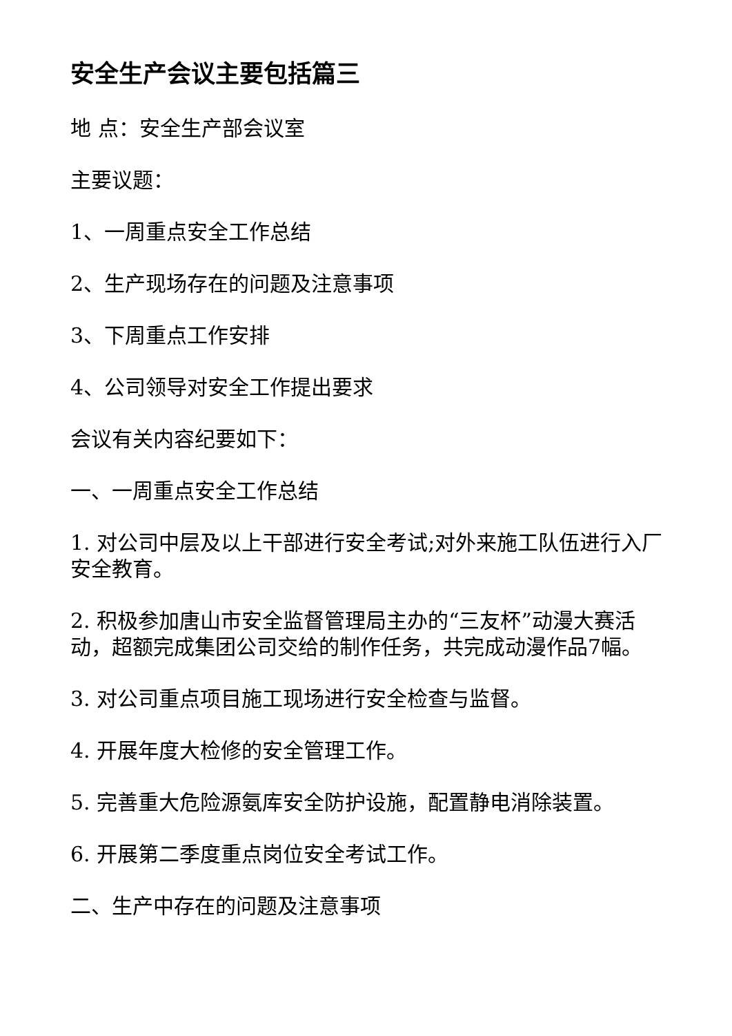安全生产会议主要包括篇三
地 点：安全生产部会议室
主要议题：
1、一周重点安全工作总结
2、生产现场存在的问题及注意事项
3、下周重点工作安排
4、公司领导对安全工作提出要求
会议有关内容纪要如下：
一、一周重点安全工作总结
1. 对公司中层及以上干部进行安全考试;对外来施工队伍进行入厂安全教育。
2. 积极参加唐山市安全监督管理局主办的“三友杯”动漫大赛活动，超额完成集团公司交给的制作任务，共完成动漫作品7幅。
3. 对公司重点项目施工现场进行安全检查与监督。
4. 开展年度大检修的安全管理工作。
5. 完善重大危险源氨库安全防护设施，配置静电消除装置。
6. 开展第二季度重点岗位安全考试工作。
二、生产中存在的问题及注意事项